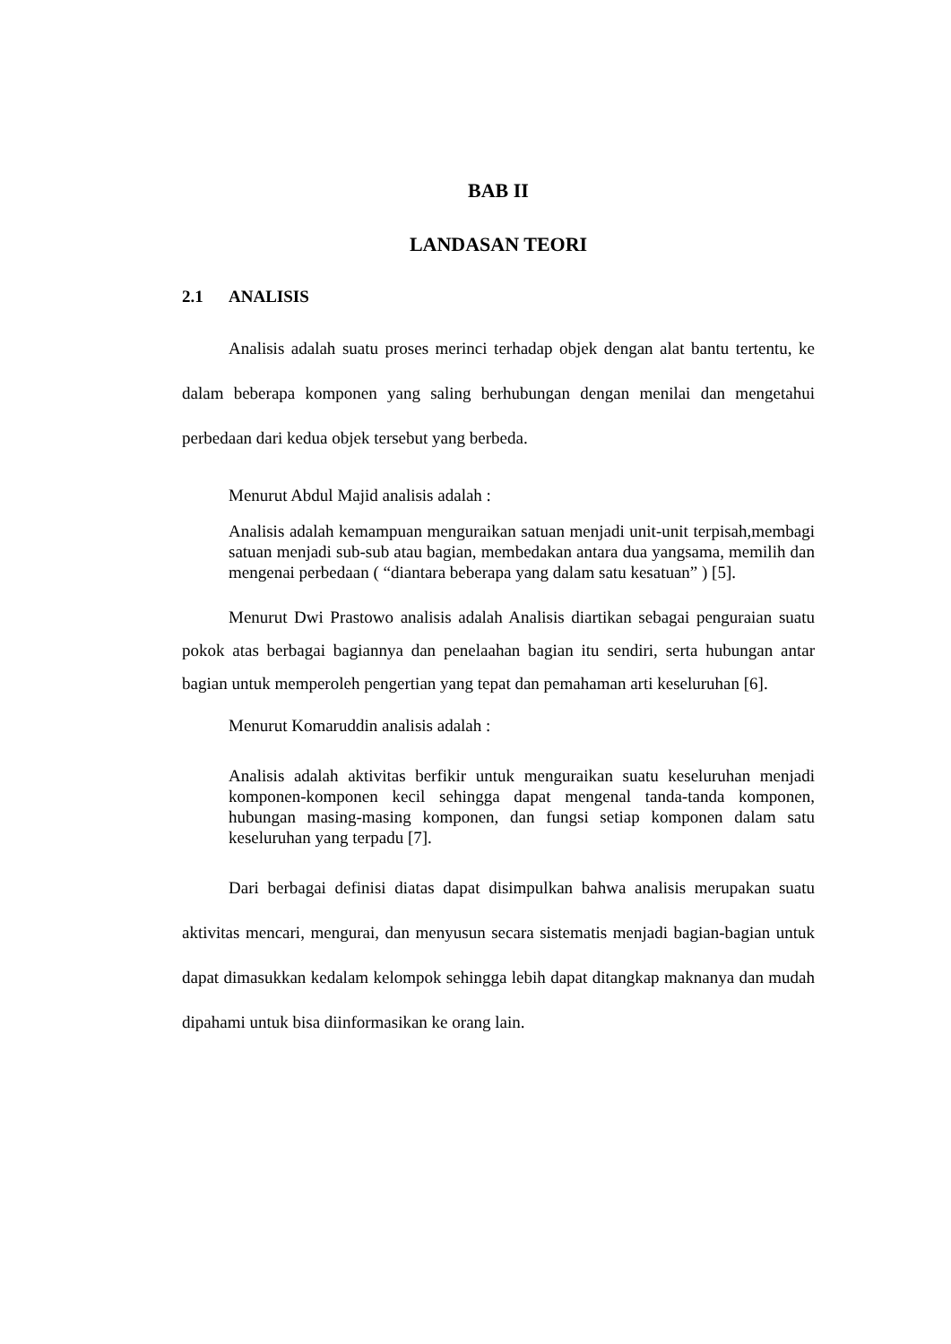BAB II
LANDASAN TEORI
2.1 ANALISIS
Analisis adalah suatu proses merinci terhadap objek dengan alat bantu tertentu, ke dalam beberapa komponen yang saling berhubungan dengan menilai dan mengetahui perbedaan dari kedua objek tersebut yang berbeda.
Menurut Abdul Majid analisis adalah :
Analisis adalah kemampuan menguraikan satuan menjadi unit-unit terpisah,membagi satuan menjadi sub-sub atau bagian, membedakan antara dua yangsama, memilih dan mengenai perbedaan ( “diantara beberapa yang dalam satu kesatuan” ) [5].
Menurut Dwi Prastowo analisis adalah Analisis diartikan sebagai penguraian suatu pokok atas berbagai bagiannya dan penelaahan bagian itu sendiri, serta hubungan antar bagian untuk memperoleh pengertian yang tepat dan pemahaman arti keseluruhan [6].
Menurut Komaruddin analisis adalah :
Analisis adalah aktivitas berfikir untuk menguraikan suatu keseluruhan menjadi komponen-komponen kecil sehingga dapat mengenal tanda-tanda komponen, hubungan masing-masing komponen, dan fungsi setiap komponen dalam satu keseluruhan yang terpadu [7].
Dari berbagai definisi diatas dapat disimpulkan bahwa analisis merupakan suatu aktivitas mencari, mengurai, dan menyusun secara sistematis menjadi bagian-bagian untuk dapat dimasukkan kedalam kelompok sehingga lebih dapat ditangkap maknanya dan mudah dipahami untuk bisa diinformasikan ke orang lain.